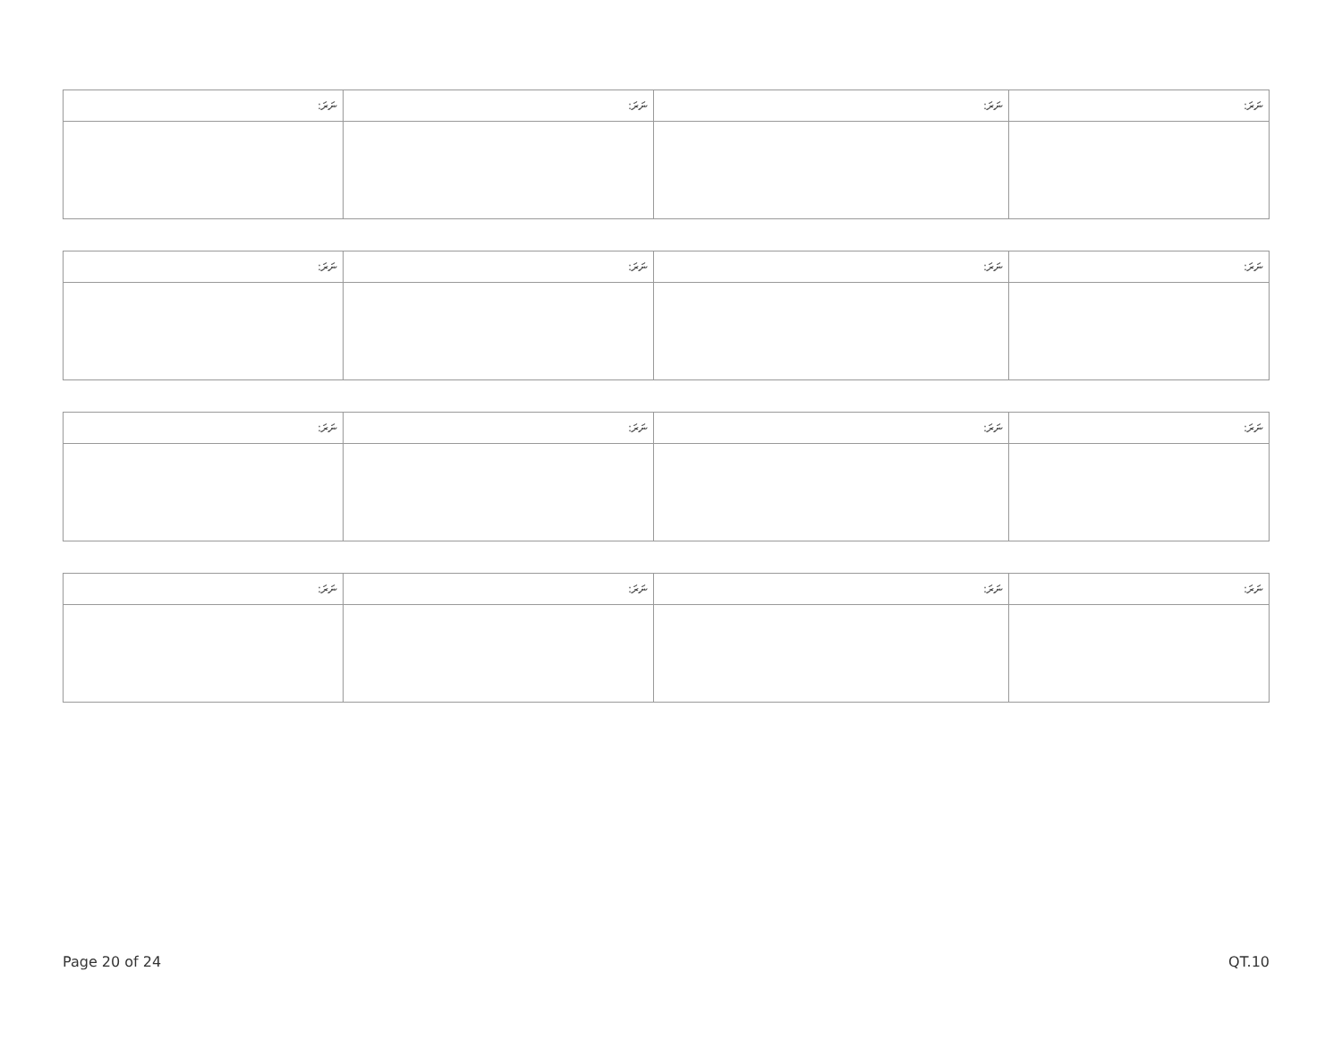| ނަރަ: | ނަރަ: | ނަރަ: | ނަރަ: |
| --- | --- | --- | --- |
| ނަރަ: | ނަރަ: | ނަރަ: | ނަރަ: |
| --- | --- | --- | --- |
| ނަރަ: | ނަރަ: | ނަރަ: | ނަރަ: |
| --- | --- | --- | --- |
| ނަރަ: | ނަރަ: | ނަރަ: | ނަރަ: |
| --- | --- | --- | --- |
Page 20 of 24 QT.10